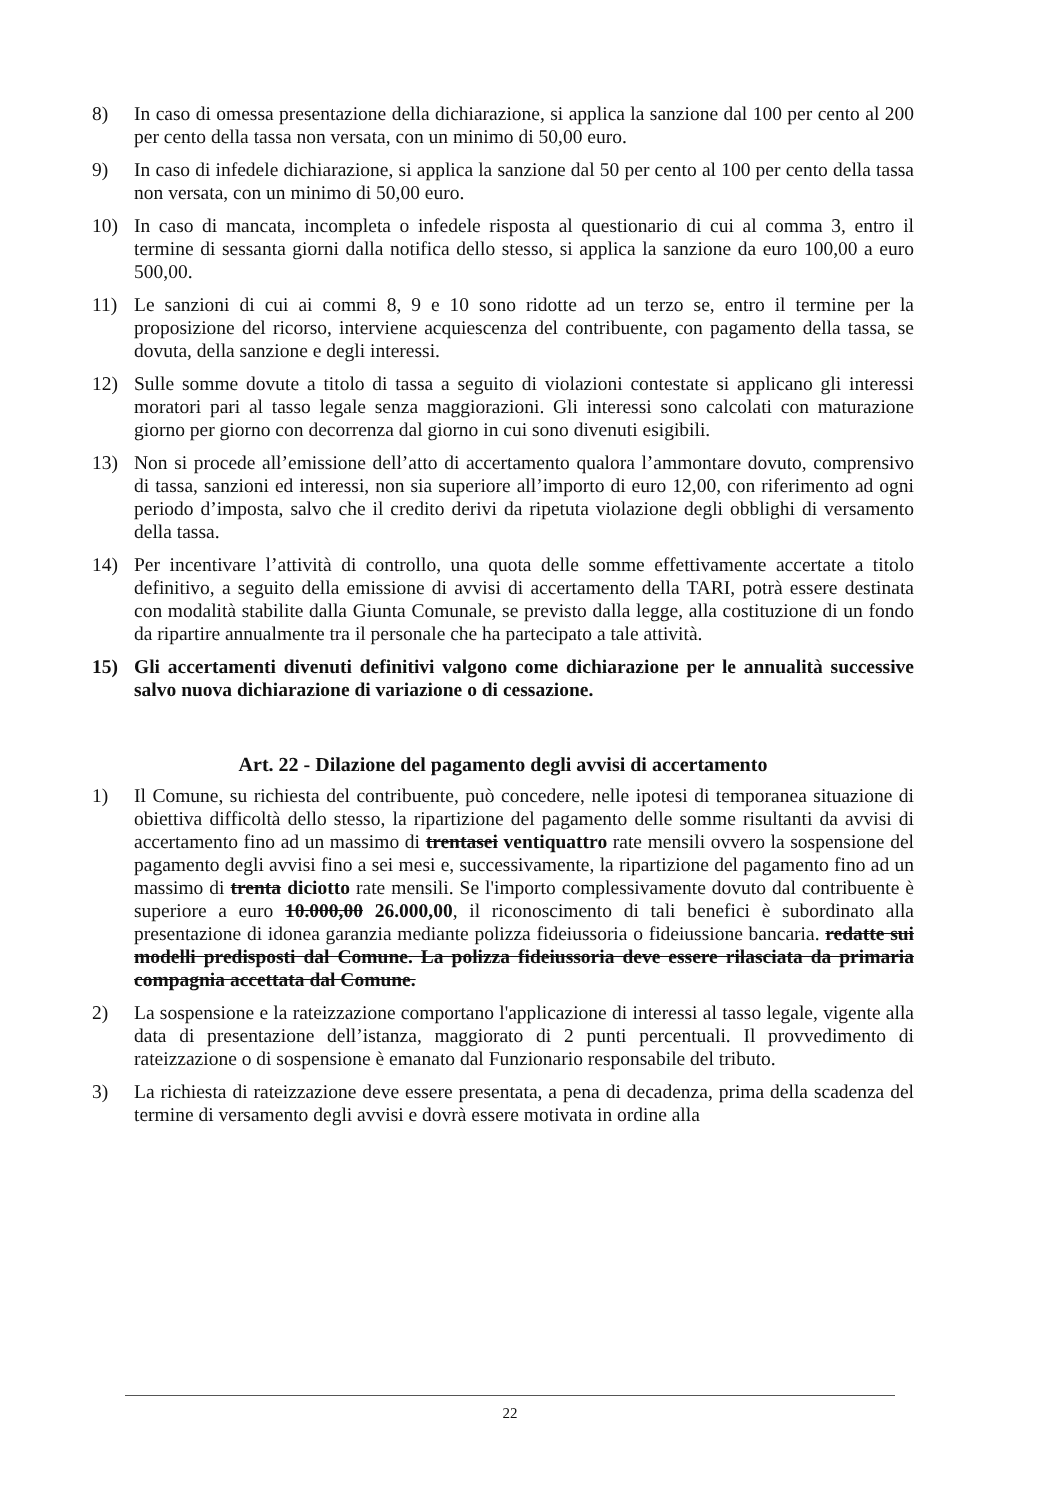8) In caso di omessa presentazione della dichiarazione, si applica la sanzione dal 100 per cento al 200 per cento della tassa non versata, con un minimo di 50,00 euro.
9) In caso di infedele dichiarazione, si applica la sanzione dal 50 per cento al 100 per cento della tassa non versata, con un minimo di 50,00 euro.
10) In caso di mancata, incompleta o infedele risposta al questionario di cui al comma 3, entro il termine di sessanta giorni dalla notifica dello stesso, si applica la sanzione da euro 100,00 a euro 500,00.
11) Le sanzioni di cui ai commi 8, 9 e 10 sono ridotte ad un terzo se, entro il termine per la proposizione del ricorso, interviene acquiescenza del contribuente, con pagamento della tassa, se dovuta, della sanzione e degli interessi.
12) Sulle somme dovute a titolo di tassa a seguito di violazioni contestate si applicano gli interessi moratori pari al tasso legale senza maggiorazioni. Gli interessi sono calcolati con maturazione giorno per giorno con decorrenza dal giorno in cui sono divenuti esigibili.
13) Non si procede all’emissione dell’atto di accertamento qualora l’ammontare dovuto, comprensivo di tassa, sanzioni ed interessi, non sia superiore all’importo di euro 12,00, con riferimento ad ogni periodo d’imposta, salvo che il credito derivi da ripetuta violazione degli obblighi di versamento della tassa.
14) Per incentivare l’attività di controllo, una quota delle somme effettivamente accertate a titolo definitivo, a seguito della emissione di avvisi di accertamento della TARI, potrà essere destinata con modalità stabilite dalla Giunta Comunale, se previsto dalla legge, alla costituzione di un fondo da ripartire annualmente tra il personale che ha partecipato a tale attività.
15) Gli accertamenti divenuti definitivi valgono come dichiarazione per le annualità successive salvo nuova dichiarazione di variazione o di cessazione.
Art. 22 - Dilazione del pagamento degli avvisi di accertamento
1) Il Comune, su richiesta del contribuente, può concedere, nelle ipotesi di temporanea situazione di obiettiva difficoltà dello stesso, la ripartizione del pagamento delle somme risultanti da avvisi di accertamento fino ad un massimo di trentasei ventiquattro rate mensili ovvero la sospensione del pagamento degli avvisi fino a sei mesi e, successivamente, la ripartizione del pagamento fino ad un massimo di trenta diciotto rate mensili. Se l'importo complessivamente dovuto dal contribuente è superiore a euro 10.000,00 26.000,00, il riconoscimento di tali benefici è subordinato alla presentazione di idonea garanzia mediante polizza fideiussoria o fideiussione bancaria. redatte sui modelli predisposti dal Comune. La polizza fideiussoria deve essere rilasciata da primaria compagnia accettata dal Comune.
2) La sospensione e la rateizzazione comportano l'applicazione di interessi al tasso legale, vigente alla data di presentazione dell’istanza, maggiorato di 2 punti percentuali. Il provvedimento di rateizzazione o di sospensione è emanato dal Funzionario responsabile del tributo.
3) La richiesta di rateizzazione deve essere presentata, a pena di decadenza, prima della scadenza del termine di versamento degli avvisi e dovrà essere motivata in ordine alla
22